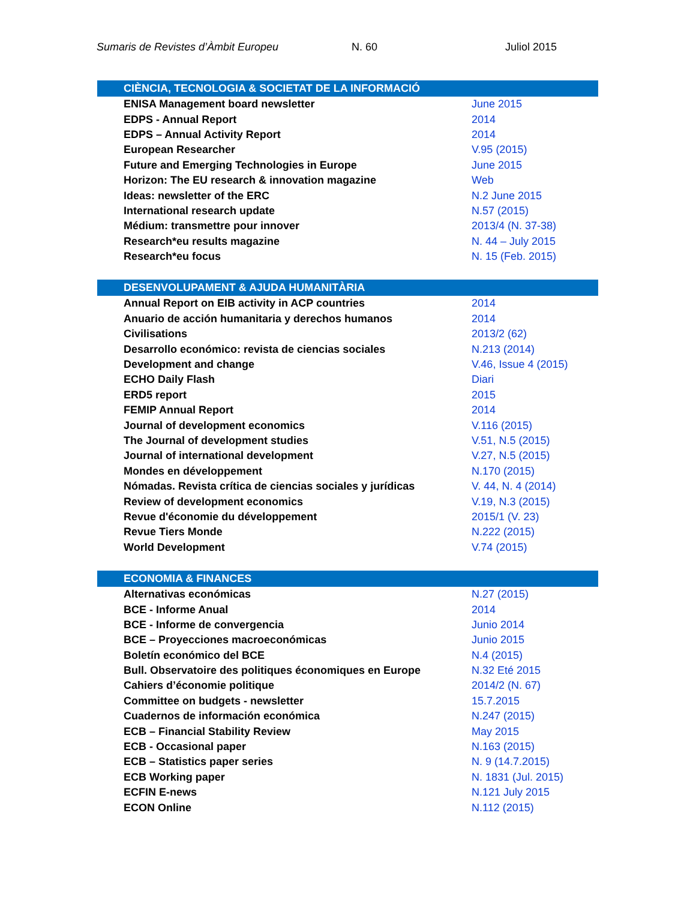Sumaris de Revistes d’Àmbit Europeu N. 60 Juliol 2015
| CIÈNCIA, TECNOLOGIA & SOCIETAT DE LA INFORMACIÓ | |
| --- | --- |
| ENISA Management board newsletter | June 2015 |
| EDPS - Annual Report | 2014 |
| EDPS – Annual Activity Report | 2014 |
| European Researcher | V.95 (2015) |
| Future and Emerging Technologies in Europe | June 2015 |
| Horizon: The EU research & innovation magazine | Web |
| Ideas: newsletter of the ERC | N.2 June 2015 |
| International research update | N.57 (2015) |
| Médium: transmettre pour innover | 2013/4 (N. 37-38) |
| Research*eu results magazine | N. 44 – July 2015 |
| Research*eu focus | N. 15 (Feb. 2015) |
| DESENVOLUPAMENT & AJUDA HUMANITÀRIA | |
| Annual Report on EIB activity in ACP countries | 2014 |
| Anuario de acción humanitaria y derechos humanos | 2014 |
| Civilisations | 2013/2 (62) |
| Desarrollo económico: revista de ciencias sociales | N.213 (2014) |
| Development and change | V.46, Issue 4 (2015) |
| ECHO Daily Flash | Diari |
| ERD5 report | 2015 |
| FEMIP Annual Report | 2014 |
| Journal of development economics | V.116 (2015) |
| The Journal of development studies | V.51, N.5 (2015) |
| Journal of international development | V.27, N.5 (2015) |
| Mondes en développement | N.170 (2015) |
| Nómadas. Revista crítica de ciencias sociales y jurídicas | V. 44, N. 4 (2014) |
| Review of development economics | V.19, N.3 (2015) |
| Revue d'économie du développement | 2015/1 (V. 23) |
| Revue Tiers Monde | N.222 (2015) |
| World Development | V.74 (2015) |
| ECONOMIA & FINANCES | |
| Alternativas económicas | N.27 (2015) |
| BCE - Informe Anual | 2014 |
| BCE - Informe de convergencia | Junio 2014 |
| BCE – Proyecciones macroeconómicas | Junio 2015 |
| Boletín económico del BCE | N.4 (2015) |
| Bull. Observatoire des politiques économiques en Europe | N.32 Eté 2015 |
| Cahiers d’économie politique | 2014/2 (N. 67) |
| Committee on budgets - newsletter | 15.7.2015 |
| Cuadernos de información económica | N.247 (2015) |
| ECB – Financial Stability Review | May 2015 |
| ECB - Occasional paper | N.163 (2015) |
| ECB – Statistics paper series | N. 9 (14.7.2015) |
| ECB Working paper | N. 1831 (Jul. 2015) |
| ECFIN E-news | N.121 July 2015 |
| ECON Online | N.112 (2015) |